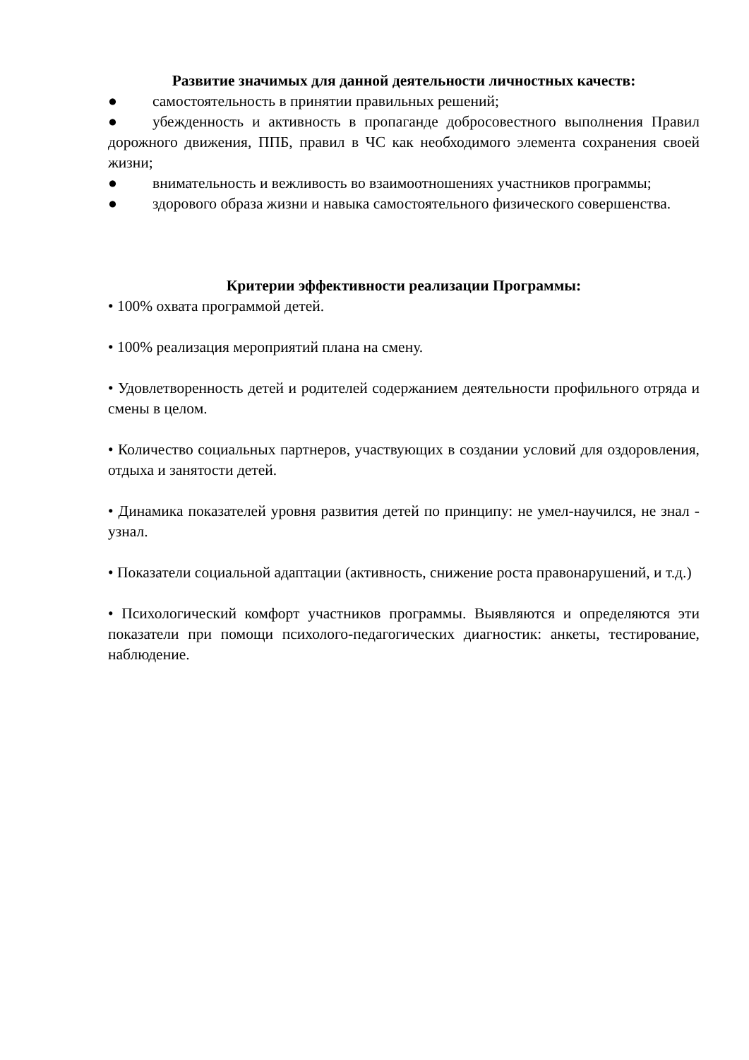Развитие значимых для данной деятельности личностных качеств:
● самостоятельность в принятии правильных решений;
● убежденность и активность в пропаганде добросовестного выполнения Правил дорожного движения, ППБ, правил в ЧС как необходимого элемента сохранения своей жизни;
● внимательность и вежливость во взаимоотношениях участников программы;
● здорового образа жизни и навыка самостоятельного физического совершенства.
Критерии эффективности реализации Программы:
• 100% охвата программой детей.
• 100% реализация мероприятий плана на смену.
• Удовлетворенность детей и родителей содержанием деятельности профильного отряда и смены в целом.
• Количество социальных партнеров, участвующих в создании условий для оздоровления, отдыха и занятости детей.
• Динамика показателей уровня развития детей по принципу: не умел-научился, не знал - узнал.
• Показатели социальной адаптации (активность, снижение роста правонарушений, и т.д.)
• Психологический комфорт участников программы. Выявляются и определяются эти показатели при помощи психолого-педагогических диагностик: анкеты, тестирование, наблюдение.